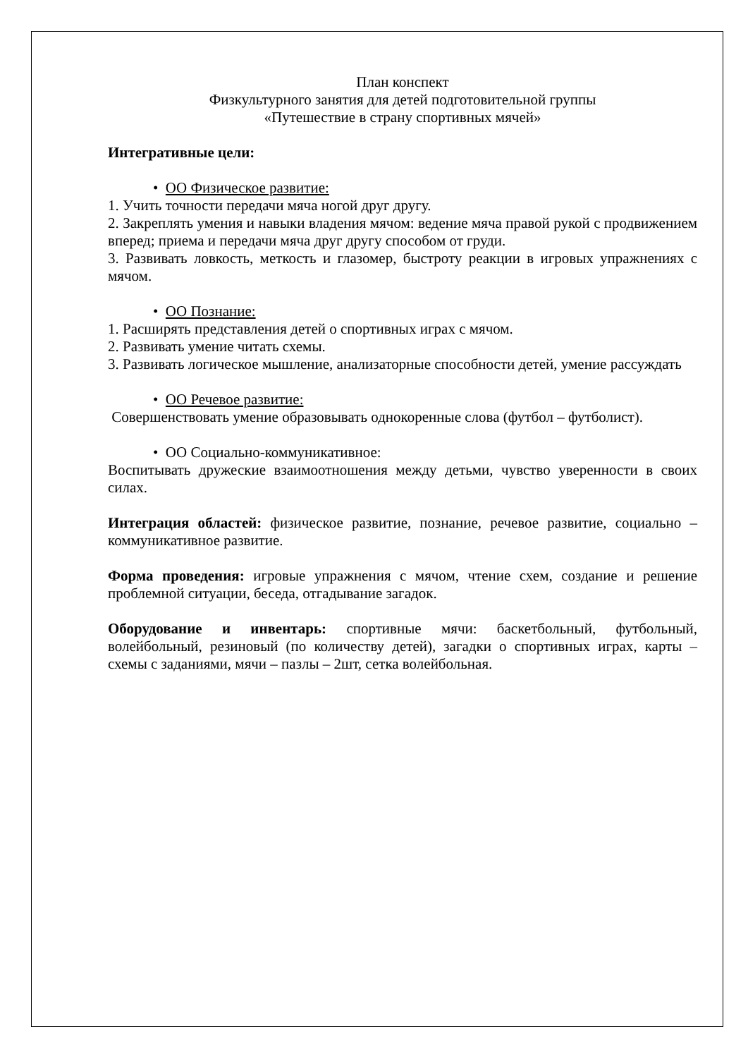План конспект
Физкультурного занятия для детей подготовительной группы
«Путешествие в страну спортивных мячей»
Интегративные цели:
• ОО Физическое развитие:
1. Учить точности передачи мяча ногой друг другу.
2. Закреплять умения и навыки владения мячом: ведение мяча правой рукой с продвижением вперед; приема и передачи мяча друг другу способом от груди.
3. Развивать ловкость, меткость и глазомер, быстроту реакции в игровых упражнениях с мячом.
• ОО Познание:
1. Расширять представления детей о спортивных играх с мячом.
2. Развивать умение читать схемы.
3. Развивать логическое мышление, анализаторные способности детей, умение рассуждать
• ОО Речевое развитие:
Совершенствовать умение образовывать однокоренные слова (футбол – футболист).
• ОО Социально-коммуникативное:
Воспитывать дружеские взаимоотношения между детьми, чувство уверенности в своих силах.
Интеграция областей: физическое развитие, познание, речевое развитие, социально – коммуникативное развитие.
Форма проведения: игровые упражнения с мячом, чтение схем, создание и решение проблемной ситуации, беседа, отгадывание загадок.
Оборудование и инвентарь: спортивные мячи: баскетбольный, футбольный, волейбольный, резиновый (по количеству детей), загадки о спортивных играх, карты – схемы с заданиями, мячи – пазлы – 2шт, сетка волейбольная.